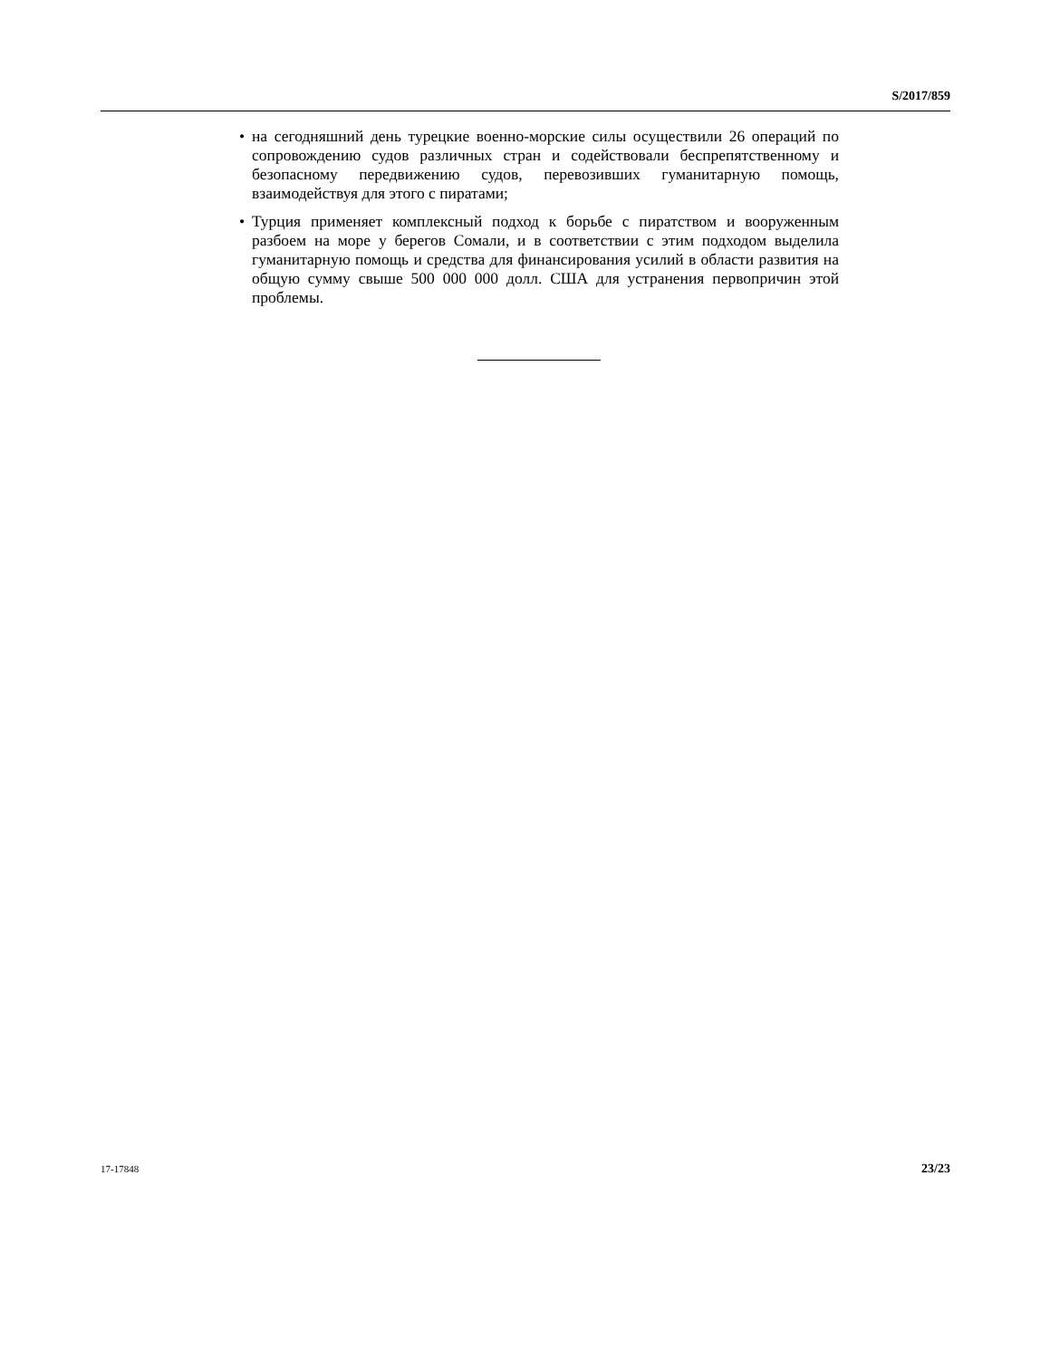S/2017/859
• на сегодняшний день турецкие военно-морские силы осуществили 26 операций по сопровождению судов различных стран и содействовали беспрепятственному и безопасному передвижению судов, перевозивших гуманитарную помощь, взаимодействуя для этого с пиратами;
• Турция применяет комплексный подход к борьбе с пиратством и вооруженным разбоем на море у берегов Сомали, и в соответствии с этим подходом выделила гуманитарную помощь и средства для финансирования усилий в области развития на общую сумму свыше 500 000 000 долл. США для устранения первопричин этой проблемы.
17-17848 23/23